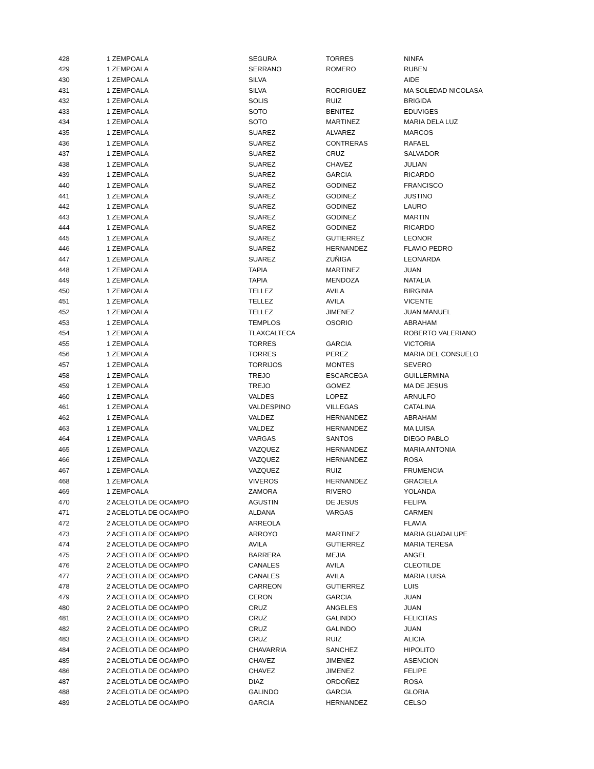| 428 | 1 ZEMPOALA | SEGURA | TORRES | NINFA |
| 429 | 1 ZEMPOALA | SERRANO | ROMERO | RUBEN |
| 430 | 1 ZEMPOALA | SILVA | | AIDE |
| 431 | 1 ZEMPOALA | SILVA | RODRIGUEZ | MA SOLEDAD NICOLASA |
| 432 | 1 ZEMPOALA | SOLIS | RUIZ | BRIGIDA |
| 433 | 1 ZEMPOALA | SOTO | BENITEZ | EDUVIGES |
| 434 | 1 ZEMPOALA | SOTO | MARTINEZ | MARIA DELA LUZ |
| 435 | 1 ZEMPOALA | SUAREZ | ALVAREZ | MARCOS |
| 436 | 1 ZEMPOALA | SUAREZ | CONTRERAS | RAFAEL |
| 437 | 1 ZEMPOALA | SUAREZ | CRUZ | SALVADOR |
| 438 | 1 ZEMPOALA | SUAREZ | CHAVEZ | JULIAN |
| 439 | 1 ZEMPOALA | SUAREZ | GARCIA | RICARDO |
| 440 | 1 ZEMPOALA | SUAREZ | GODINEZ | FRANCISCO |
| 441 | 1 ZEMPOALA | SUAREZ | GODINEZ | JUSTINO |
| 442 | 1 ZEMPOALA | SUAREZ | GODINEZ | LAURO |
| 443 | 1 ZEMPOALA | SUAREZ | GODINEZ | MARTIN |
| 444 | 1 ZEMPOALA | SUAREZ | GODINEZ | RICARDO |
| 445 | 1 ZEMPOALA | SUAREZ | GUTIERREZ | LEONOR |
| 446 | 1 ZEMPOALA | SUAREZ | HERNANDEZ | FLAVIO PEDRO |
| 447 | 1 ZEMPOALA | SUAREZ | ZUÑIGA | LEONARDA |
| 448 | 1 ZEMPOALA | TAPIA | MARTINEZ | JUAN |
| 449 | 1 ZEMPOALA | TAPIA | MENDOZA | NATALIA |
| 450 | 1 ZEMPOALA | TELLEZ | AVILA | BIRGINIA |
| 451 | 1 ZEMPOALA | TELLEZ | AVILA | VICENTE |
| 452 | 1 ZEMPOALA | TELLEZ | JIMENEZ | JUAN MANUEL |
| 453 | 1 ZEMPOALA | TEMPLOS | OSORIO | ABRAHAM |
| 454 | 1 ZEMPOALA | TLAXCALTECA | | ROBERTO VALERIANO |
| 455 | 1 ZEMPOALA | TORRES | GARCIA | VICTORIA |
| 456 | 1 ZEMPOALA | TORRES | PEREZ | MARIA DEL CONSUELO |
| 457 | 1 ZEMPOALA | TORRIJOS | MONTES | SEVERO |
| 458 | 1 ZEMPOALA | TREJO | ESCARCEGA | GUILLERMINA |
| 459 | 1 ZEMPOALA | TREJO | GOMEZ | MA DE JESUS |
| 460 | 1 ZEMPOALA | VALDES | LOPEZ | ARNULFO |
| 461 | 1 ZEMPOALA | VALDESPINO | VILLEGAS | CATALINA |
| 462 | 1 ZEMPOALA | VALDEZ | HERNANDEZ | ABRAHAM |
| 463 | 1 ZEMPOALA | VALDEZ | HERNANDEZ | MA LUISA |
| 464 | 1 ZEMPOALA | VARGAS | SANTOS | DIEGO PABLO |
| 465 | 1 ZEMPOALA | VAZQUEZ | HERNANDEZ | MARIA ANTONIA |
| 466 | 1 ZEMPOALA | VAZQUEZ | HERNANDEZ | ROSA |
| 467 | 1 ZEMPOALA | VAZQUEZ | RUIZ | FRUMENCIA |
| 468 | 1 ZEMPOALA | VIVEROS | HERNANDEZ | GRACIELA |
| 469 | 1 ZEMPOALA | ZAMORA | RIVERO | YOLANDA |
| 470 | 2 ACELOTLA DE OCAMPO | AGUSTIN | DE JESUS | FELIPA |
| 471 | 2 ACELOTLA DE OCAMPO | ALDANA | VARGAS | CARMEN |
| 472 | 2 ACELOTLA DE OCAMPO | ARREOLA | | FLAVIA |
| 473 | 2 ACELOTLA DE OCAMPO | ARROYO | MARTINEZ | MARIA GUADALUPE |
| 474 | 2 ACELOTLA DE OCAMPO | AVILA | GUTIERREZ | MARIA TERESA |
| 475 | 2 ACELOTLA DE OCAMPO | BARRERA | MEJIA | ANGEL |
| 476 | 2 ACELOTLA DE OCAMPO | CANALES | AVILA | CLEOTILDE |
| 477 | 2 ACELOTLA DE OCAMPO | CANALES | AVILA | MARIA LUISA |
| 478 | 2 ACELOTLA DE OCAMPO | CARREON | GUTIERREZ | LUIS |
| 479 | 2 ACELOTLA DE OCAMPO | CERON | GARCIA | JUAN |
| 480 | 2 ACELOTLA DE OCAMPO | CRUZ | ANGELES | JUAN |
| 481 | 2 ACELOTLA DE OCAMPO | CRUZ | GALINDO | FELICITAS |
| 482 | 2 ACELOTLA DE OCAMPO | CRUZ | GALINDO | JUAN |
| 483 | 2 ACELOTLA DE OCAMPO | CRUZ | RUIZ | ALICIA |
| 484 | 2 ACELOTLA DE OCAMPO | CHAVARRIA | SANCHEZ | HIPOLITO |
| 485 | 2 ACELOTLA DE OCAMPO | CHAVEZ | JIMENEZ | ASENCION |
| 486 | 2 ACELOTLA DE OCAMPO | CHAVEZ | JIMENEZ | FELIPE |
| 487 | 2 ACELOTLA DE OCAMPO | DIAZ | ORDOÑEZ | ROSA |
| 488 | 2 ACELOTLA DE OCAMPO | GALINDO | GARCIA | GLORIA |
| 489 | 2 ACELOTLA DE OCAMPO | GARCIA | HERNANDEZ | CELSO |